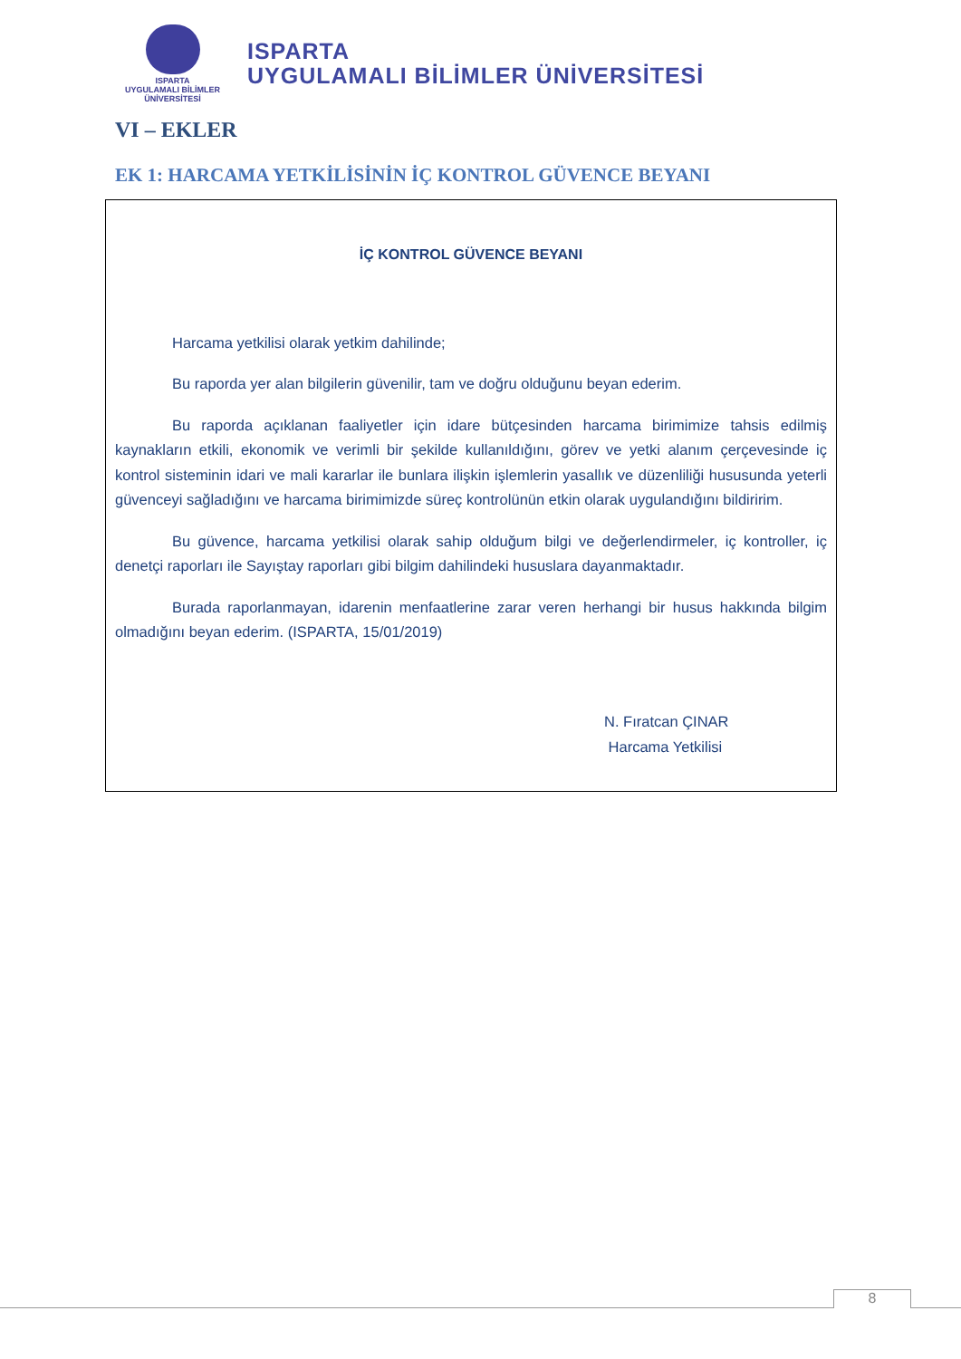ISPARTA
UYGULAMALI BİLİMLER
ÜNİVERSİTESİ
ISPARTA
UYGULAMALI BİLİMLER ÜNİVERSİTESİ
VI – EKLER
EK 1: HARCAMA YETKİLİSİNİN İÇ KONTROL GÜVENCE BEYANI
İÇ KONTROL GÜVENCE BEYANI
Harcama yetkilisi olarak yetkim dahilinde;
Bu raporda yer alan bilgilerin güvenilir, tam ve doğru olduğunu beyan ederim.
Bu raporda açıklanan faaliyetler için idare bütçesinden harcama birimimize tahsis edilmiş kaynakların etkili, ekonomik ve verimli bir şekilde kullanıldığını, görev ve yetki alanım çerçevesinde iç kontrol sisteminin idari ve mali kararlar ile bunlara ilişkin işlemlerin yasallık ve düzenliliği hususunda yeterli güvenceyi sağladığını ve harcama birimimizde süreç kontrolünün etkin olarak uygulandığını bildiririm.
Bu güvence, harcama yetkilisi olarak sahip olduğum bilgi ve değerlendirmeler, iç kontroller, iç denetçi raporları ile Sayıştay raporları gibi bilgim dahilindeki hususlara dayanmaktadır.
Burada raporlanmayan, idarenin menfaatlerine zarar veren herhangi bir husus hakkında bilgim olmadığını beyan ederim. (ISPARTA, 15/01/2019)
N. Fıratcan ÇINAR
Harcama Yetkilisi
8